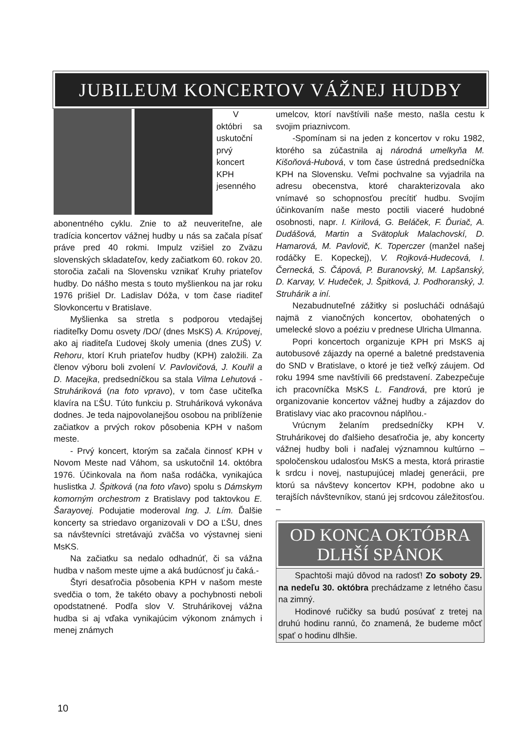JUBILEUM KONCERTOV VÁŽNEJ HUDBY
V októbri sa uskutočnί prvý koncert KPH jesenného abonentného cyklu. Znie to až neuveriteľne, ale tradícia koncertov vážnej hudby u nás sa začala písať práve pred 40 rokmi. Impulz vzišiel zo Zväzu slovenských skladateľov, kedy začiatkom 60. rokov 20. storočia začali na Slovensku vznikať Kruhy priateľov hudby. Do nášho mesta s touto myšlienkou na jar roku 1976 prišiel Dr. Ladislav Dóža, v tom čase riaditeľ Slovkoncertu v Bratislave.
Myšlienka sa stretla s podporou vtedajšej riaditeľky Domu osvety /DO/ (dnes MsKS) A. Krúpovej, ako aj riaditeľa Ľudovej školy umenia (dnes ZUŠ) V. Rehoru, ktorí Kruh priateľov hudby (KPH) založili. Za členov výboru boli zvolení V. Pavlovičová, J. Kouřil a D. Macejka, predsedníčkou sa stala Vilma Lehutová - Struháriková (na foto vpravo), v tom čase učiteľka klavíra na ĽŠU. Túto funkciu p. Struháriková vykonáva dodnes. Je teda najpovolanejšou osobou na priblíženie začiatkov a prvých rokov pôsobenia KPH v našom meste.
- Prvý koncert, ktorým sa začala činnosť KPH v Novom Meste nad Váhom, sa uskutočnil 14. októbra 1976. Účinkovala na ňom naša rodáčka, vynikajúca huslistka J. Špitková (na foto vľavo) spolu s Dámskym komorným orchestrom z Bratislavy pod taktovkou E. Šarayovej. Podujatie moderoval Ing. J. Lím. Ďalšie koncerty sa striedavo organizovali v DO a ĽŠU, dnes sa návštevníci stretávajú zväčša vo výstavnej sieni MsKS.
Na začiatku sa nedalo odhadnúť, či sa vážna hudba v našom meste ujme a aká budúcnosť ju čaká.-
Štyri desaťročia pôsobenia KPH v našom meste svedčia o tom, že takéto obavy a pochybnosti neboli opodstatnené. Podľa slov V. Struhárikovej vážna hudba si aj vďaka vynikajúcim výkonom známych i menej známych
umelcov, ktorí navštívili naše mesto, našla cestu k svojim priaznivcom.
-Spomínam si na jeden z koncertov v roku 1982, ktorého sa zúčastnila aj národná umelkyňa M. Kišoňová-Hubová, v tom čase ústredná predsedníčka KPH na Slovensku. Veľmi pochvalne sa vyjadrila na adresu obecenstva, ktoré charakterizovala ako vnímavé so schopnosťou precítiť hudbu. Svojím účinkovaním naše mesto poctili viaceré hudobné osobnosti, napr. I. Kirilová, G. Beláček, F. Ďuriač, A. Dudášová, Martin a Svätopluk Malachovskí, D. Hamarová, M. Pavlovič, K. Toperczer (manžel našej rodáčky E. Kopeckej), V. Rojková-Hudecová, I. Černecká, S. Čápová, P. Buranovský, M. Lapšanský, D. Karvay, V. Hudeček, J. Špitková, J. Podhoranský, J. Struhárik a iní.
Nezabudnuteľné zážitky si poslucháči odnášajú najmä z vianočných koncertov, obohatených o umelecké slovo a poéziu v prednese Ulricha Ulmanna.
Popri koncertoch organizuje KPH pri MsKS aj autobusové zájazdy na operné a baletné predstavenia do SND v Bratislave, o ktoré je tiež veľký záujem. Od roku 1994 sme navštívili 66 predstavení. Zabezpečuje ich pracovníčka MsKS L. Fandrová, pre ktorú je organizovanie koncertov vážnej hudby a zájazdov do Bratislavy viac ako pracovnou náplňou.-
Vrúcnym želaním predsedníčky KPH V. Struhárikovej do ďalšieho desaťročia je, aby koncerty vážnej hudby boli i naďalej významnou kultúrno – spoločenskou udalosťou MsKS a mesta, ktorá prirastie k srdcu i novej, nastupujúcej mladej generácii, pre ktorú sa návštevy koncertov KPH, podobne ako u terajších návštevníkov, stanú jej srdcovou záležitosťou. –
OD KONCA OKTÓBRA DLHŠÍ SPÁNOK
Spachtoši majú dôvod na radosť! Zo soboty 29. na nedeľu 30. októbra prechádzame z letného času na zimný.
Hodinové ručičky sa budú posúvať z tretej na druhú hodinu rannú, čo znamená, že budeme môcť spať o hodinu dlhšie.
10